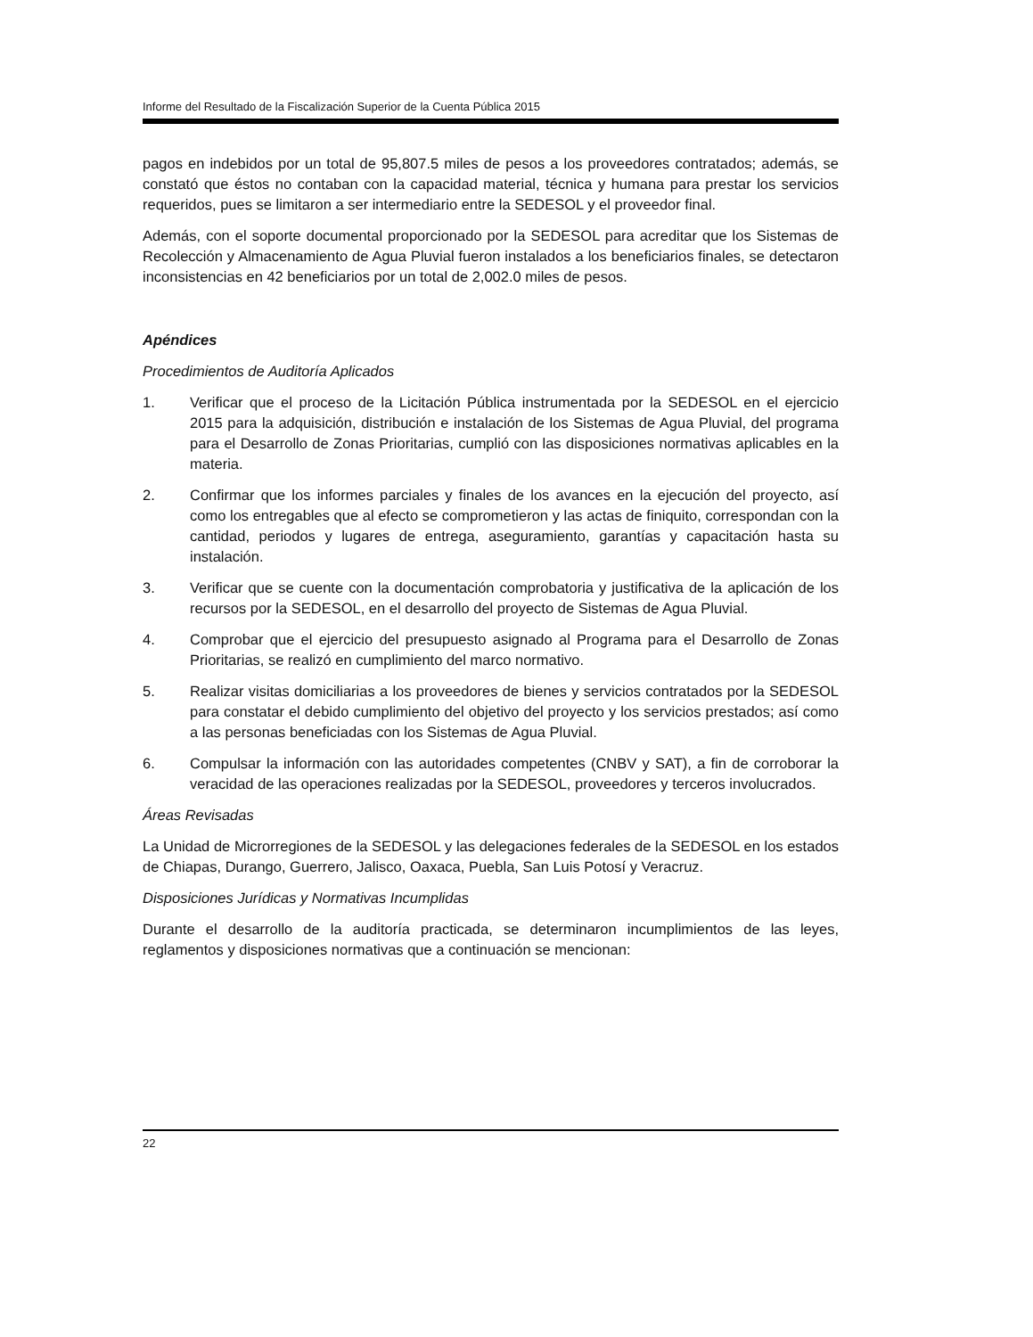Informe del Resultado de la Fiscalización Superior de la Cuenta Pública 2015
pagos en indebidos por un total de 95,807.5 miles de pesos a los proveedores contratados; además, se constató que éstos no contaban con la capacidad material, técnica y humana para prestar los servicios requeridos, pues se limitaron a ser intermediario entre la SEDESOL y el proveedor final.
Además, con el soporte documental proporcionado por la SEDESOL para acreditar que los Sistemas de Recolección y Almacenamiento de Agua Pluvial fueron instalados a los beneficiarios finales, se detectaron inconsistencias en 42 beneficiarios por un total de 2,002.0 miles de pesos.
Apéndices
Procedimientos de Auditoría Aplicados
1. Verificar que el proceso de la Licitación Pública instrumentada por la SEDESOL en el ejercicio 2015 para la adquisición, distribución e instalación de los Sistemas de Agua Pluvial, del programa para el Desarrollo de Zonas Prioritarias, cumplió con las disposiciones normativas aplicables en la materia.
2. Confirmar que los informes parciales y finales de los avances en la ejecución del proyecto, así como los entregables que al efecto se comprometieron y las actas de finiquito, correspondan con la cantidad, periodos y lugares de entrega, aseguramiento, garantías y capacitación hasta su instalación.
3. Verificar que se cuente con la documentación comprobatoria y justificativa de la aplicación de los recursos por la SEDESOL, en el desarrollo del proyecto de Sistemas de Agua Pluvial.
4. Comprobar que el ejercicio del presupuesto asignado al Programa para el Desarrollo de Zonas Prioritarias, se realizó en cumplimiento del marco normativo.
5. Realizar visitas domiciliarias a los proveedores de bienes y servicios contratados por la SEDESOL para constatar el debido cumplimiento del objetivo del proyecto y los servicios prestados; así como a las personas beneficiadas con los Sistemas de Agua Pluvial.
6. Compulsar la información con las autoridades competentes (CNBV y SAT), a fin de corroborar la veracidad de las operaciones realizadas por la SEDESOL, proveedores y terceros involucrados.
Áreas Revisadas
La Unidad de Microrregiones de la SEDESOL y las delegaciones federales de la SEDESOL en los estados de Chiapas, Durango, Guerrero, Jalisco, Oaxaca, Puebla, San Luis Potosí y Veracruz.
Disposiciones Jurídicas y Normativas Incumplidas
Durante el desarrollo de la auditoría practicada, se determinaron incumplimientos de las leyes, reglamentos y disposiciones normativas que a continuación se mencionan:
22